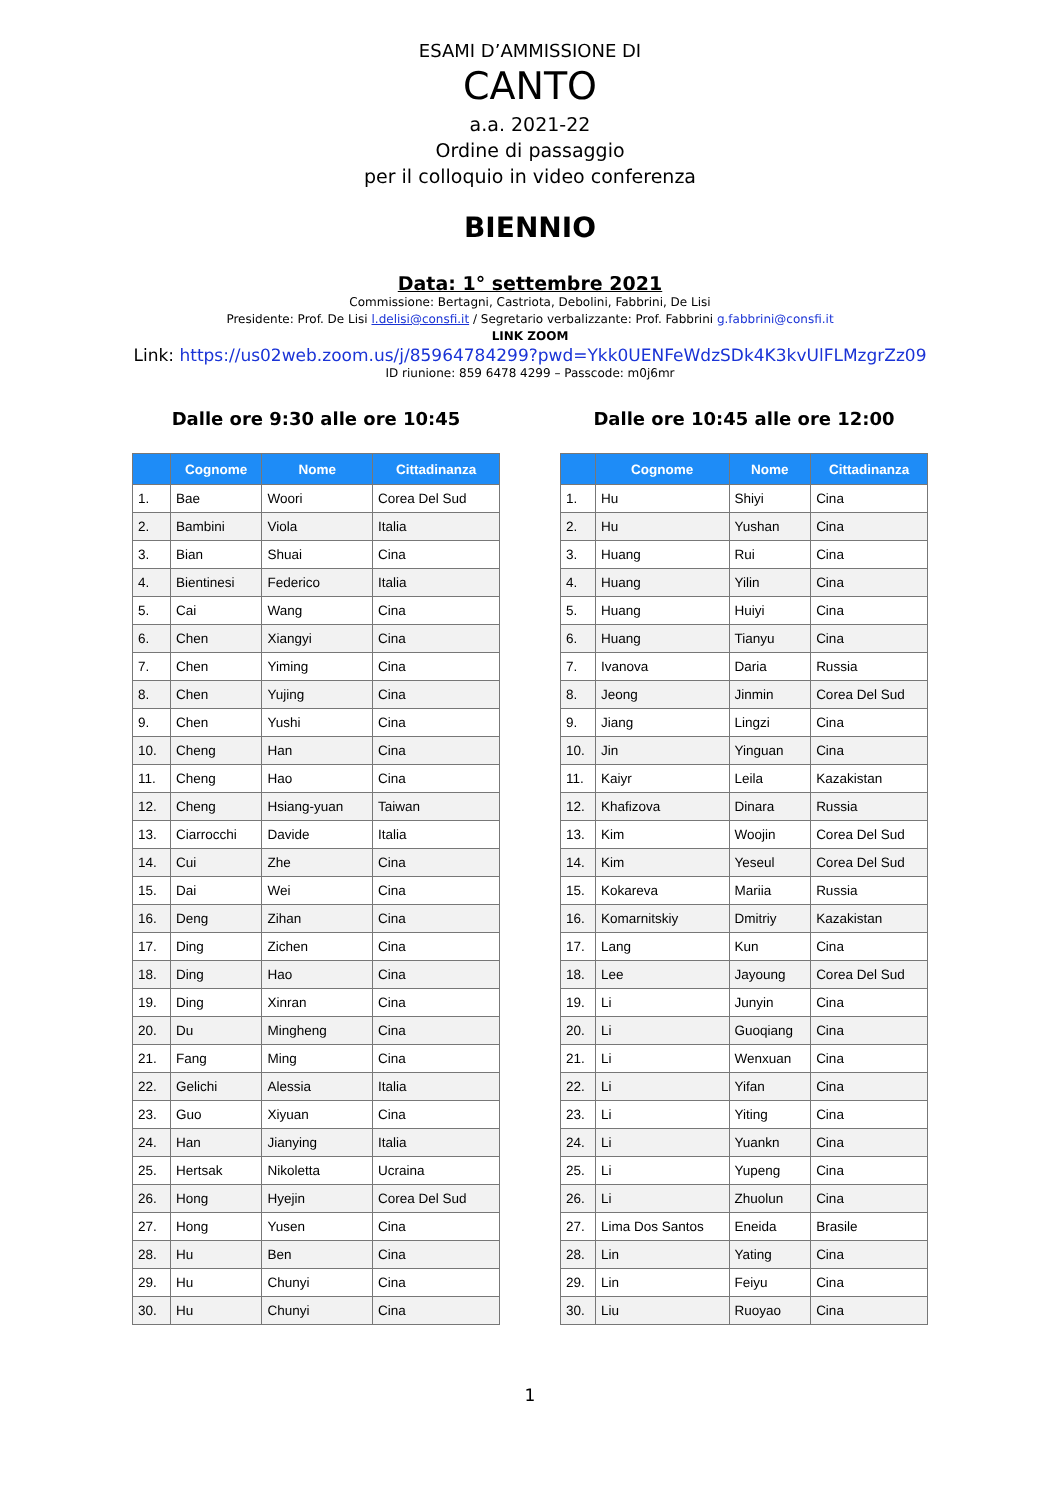ESAMI D’AMMISSIONE DI
CANTO
a.a. 2021-22
Ordine di passaggio
per il colloquio in video conferenza
BIENNIO
Data: 1° settembre 2021
Commissione: Bertagni, Castriota, Debolini, Fabbrini, De Lisi
Presidente: Prof. De Lisi l.delisi@consfi.it / Segretario verbalizzante: Prof. Fabbrini g.fabbrini@consfi.it
LINK ZOOM
Link: https://us02web.zoom.us/j/85964784299?pwd=Ykk0UENFeWdzSDk4K3kvUlFLMzgrZz09
ID riunione: 859 6478 4299 – Passcode: m0j6mr
Dalle ore 9:30 alle ore 10:45
| | Cognome | Nome | Cittadinanza |
| --- | --- | --- | --- |
| 1. | Bae | Woori | Corea Del Sud |
| 2. | Bambini | Viola | Italia |
| 3. | Bian | Shuai | Cina |
| 4. | Bientinesi | Federico | Italia |
| 5. | Cai | Wang | Cina |
| 6. | Chen | Xiangyi | Cina |
| 7. | Chen | Yiming | Cina |
| 8. | Chen | Yujing | Cina |
| 9. | Chen | Yushi | Cina |
| 10. | Cheng | Han | Cina |
| 11. | Cheng | Hao | Cina |
| 12. | Cheng | Hsiang-yuan | Taiwan |
| 13. | Ciarrocchi | Davide | Italia |
| 14. | Cui | Zhe | Cina |
| 15. | Dai | Wei | Cina |
| 16. | Deng | Zihan | Cina |
| 17. | Ding | Zichen | Cina |
| 18. | Ding | Hao | Cina |
| 19. | Ding | Xinran | Cina |
| 20. | Du | Mingheng | Cina |
| 21. | Fang | Ming | Cina |
| 22. | Gelichi | Alessia | Italia |
| 23. | Guo | Xiyuan | Cina |
| 24. | Han | Jianying | Italia |
| 25. | Hertsak | Nikoletta | Ucraina |
| 26. | Hong | Hyejin | Corea Del Sud |
| 27. | Hong | Yusen | Cina |
| 28. | Hu | Ben | Cina |
| 29. | Hu | Chunyi | Cina |
| 30. | Hu | Chunyi | Cina |
Dalle ore 10:45 alle ore 12:00
| | Cognome | Nome | Cittadinanza |
| --- | --- | --- | --- |
| 1. | Hu | Shiyi | Cina |
| 2. | Hu | Yushan | Cina |
| 3. | Huang | Rui | Cina |
| 4. | Huang | Yilin | Cina |
| 5. | Huang | Huiyi | Cina |
| 6. | Huang | Tianyu | Cina |
| 7. | Ivanova | Daria | Russia |
| 8. | Jeong | Jinmin | Corea Del Sud |
| 9. | Jiang | Lingzi | Cina |
| 10. | Jin | Yinguan | Cina |
| 11. | Kaiyr | Leila | Kazakistan |
| 12. | Khafizova | Dinara | Russia |
| 13. | Kim | Woojin | Corea Del Sud |
| 14. | Kim | Yeseul | Corea Del Sud |
| 15. | Kokareva | Mariia | Russia |
| 16. | Komarnitskiy | Dmitriy | Kazakistan |
| 17. | Lang | Kun | Cina |
| 18. | Lee | Jayoung | Corea Del Sud |
| 19. | Li | Junyin | Cina |
| 20. | Li | Guoqiang | Cina |
| 21. | Li | Wenxuan | Cina |
| 22. | Li | Yifan | Cina |
| 23. | Li | Yiting | Cina |
| 24. | Li | Yuankn | Cina |
| 25. | Li | Yupeng | Cina |
| 26. | Li | Zhuolun | Cina |
| 27. | Lima Dos Santos | Eneida | Brasile |
| 28. | Lin | Yating | Cina |
| 29. | Lin | Feiyu | Cina |
| 30. | Liu | Ruoyao | Cina |
1